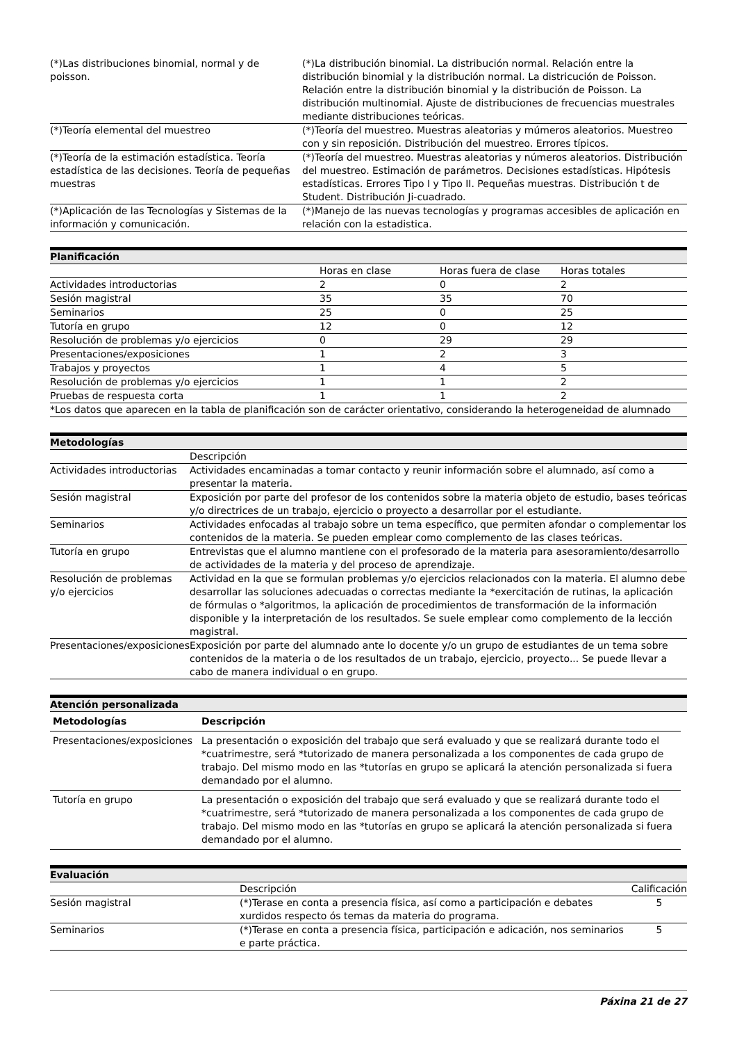| (*)Las distribuciones binomial, normal y de poisson. | (*)La distribución binomial. La distribución normal. Relación entre la distribución binomial y la distribución normal. La districución de Poisson. Relación entre la distribución binomial y la distribución de Poisson. La distribución multinomial. Ajuste de distribuciones de frecuencias muestrales mediante distribuciones teóricas. |
| (*)Teoría elemental del muestreo | (*)Teoría del muestreo. Muestras aleatorias y múmeros aleatorios. Muestreo con y sin reposición. Distribución del muestreo. Errores típicos. |
| (*)Teoría de la estimación estadística. Teoría estadística de las decisiones. Teoría de pequeñas muestras | (*)Teoría del muestreo. Muestras aleatorias y números aleatorios. Distribución del muestreo. Estimación de parámetros. Decisiones estadísticas. Hipótesis estadísticas. Errores Tipo I y Tipo II. Pequeñas muestras. Distribución t de Student. Distribución Ji-cuadrado. |
| (*)Aplicación de las Tecnologías y Sistemas de la información y comunicación. | (*)Manejo de las nuevas tecnologías y programas accesibles de aplicación en relación con la estadistica. |
Planificación
| | Horas en clase | Horas fuera de clase | Horas totales |
| --- | --- | --- | --- |
| Actividades introductorias | 2 | 0 | 2 |
| Sesión magistral | 35 | 35 | 70 |
| Seminarios | 25 | 0 | 25 |
| Tutoría en grupo | 12 | 0 | 12 |
| Resolución de problemas y/o ejercicios | 0 | 29 | 29 |
| Presentaciones/exposiciones | 1 | 2 | 3 |
| Trabajos y proyectos | 1 | 4 | 5 |
| Resolución de problemas y/o ejercicios | 1 | 1 | 2 |
| Pruebas de respuesta corta | 1 | 1 | 2 |
| *Los datos que aparecen en la tabla de planificación son de carácter orientativo, considerando la heterogeneidad de alumnado | | | |
Metodologías
| | Descripción |
| --- | --- |
| Actividades introductorias | Actividades encaminadas a tomar contacto y reunir información sobre el alumnado, así como a presentar la materia. |
| Sesión magistral | Exposición por parte del profesor de los contenidos sobre la materia objeto de estudio, bases teóricas y/o directrices de un trabajo, ejercicio o proyecto a desarrollar por el estudiante. |
| Seminarios | Actividades enfocadas al trabajo sobre un tema específico, que permiten afondar o complementar los contenidos de la materia. Se pueden emplear como complemento de las clases teóricas. |
| Tutoría en grupo | Entrevistas que el alumno mantiene con el profesorado de la materia para asesoramiento/desarrollo de actividades de la materia y del proceso de aprendizaje. |
| Resolución de problemas y/o ejercicios | Actividad en la que se formulan problemas y/o ejercicios relacionados con la materia. El alumno debe desarrollar las soluciones adecuadas o correctas mediante la *exercitación de rutinas, la aplicación de fórmulas o *algoritmos, la aplicación de procedimientos de transformación de la información disponible y la interpretación de los resultados. Se suele emplear como complemento de la lección magistral. |
| Presentaciones/exposiciones | Exposición por parte del alumnado ante lo docente y/o un grupo de estudiantes de un tema sobre contenidos de la materia o de los resultados de un trabajo, ejercicio, proyecto... Se puede llevar a cabo de manera individual o en grupo. |
Atención personalizada
| Metodologías | Descripción |
| --- | --- |
| Presentaciones/exposiciones | La presentación o exposición del trabajo que será evaluado y que se realizará durante todo el *cuatrimestre, será *tutorizado de manera personalizada a los componentes de cada grupo de trabajo. Del mismo modo en las *tutorías en grupo se aplicará la atención personalizada si fuera demandado por el alumno. |
| Tutoría en grupo | La presentación o exposición del trabajo que será evaluado y que se realizará durante todo el *cuatrimestre, será *tutorizado de manera personalizada a los componentes de cada grupo de trabajo. Del mismo modo en las *tutorías en grupo se aplicará la atención personalizada si fuera demandado por el alumno. |
Evaluación
| | Descripción | Calificación |
| --- | --- | --- |
| Sesión magistral | (*)Terase en conta a presencia física, así como a participación e debates xurdidos respecto ós temas da materia do programa. | 5 |
| Seminarios | (*)Terase en conta a presencia física, participación e adicación, nos seminarios e parte práctica. | 5 |
Páxina 21 de 27